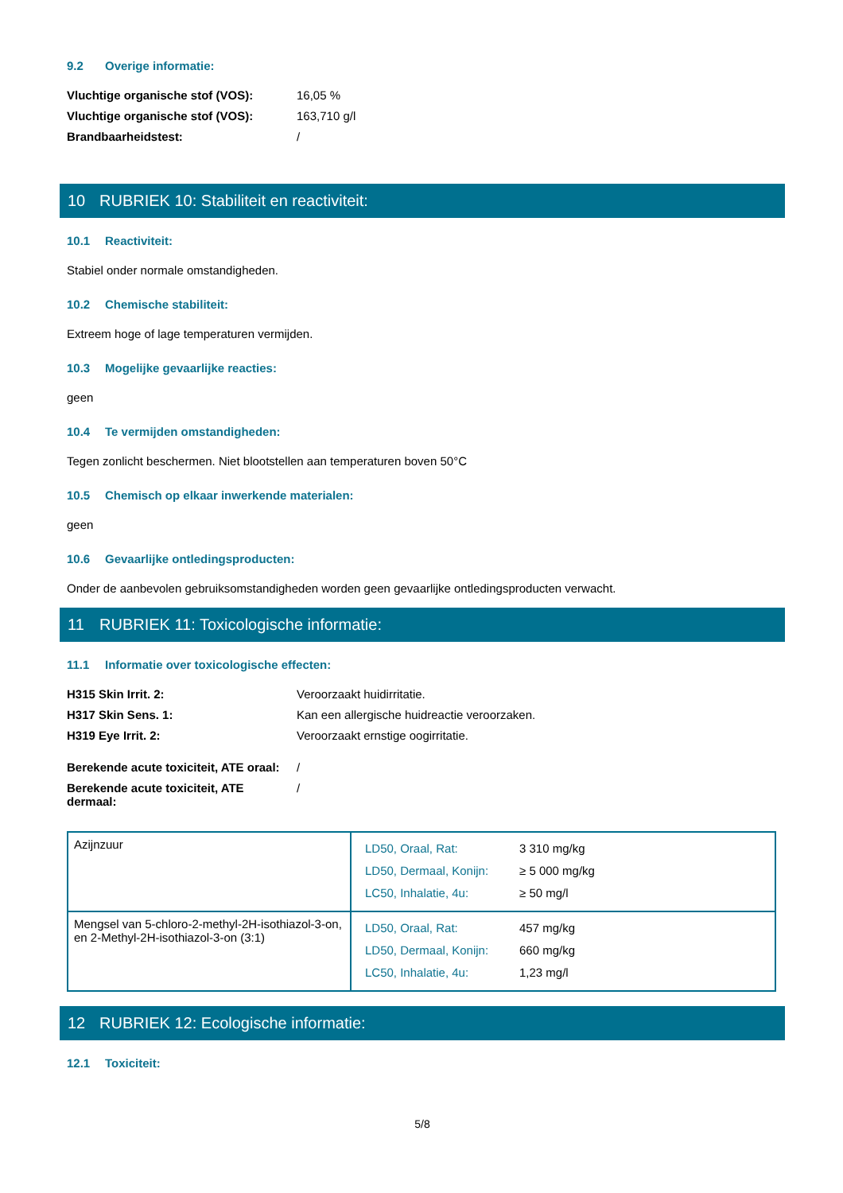9.2 Overige informatie:
| Vluchtige organische stof (VOS): | 16,05 % |
| Vluchtige organische stof (VOS): | 163,710 g/l |
| Brandbaarheidstest: | / |
10 RUBRIEK 10: Stabiliteit en reactiviteit:
10.1 Reactiviteit:
Stabiel onder normale omstandigheden.
10.2 Chemische stabiliteit:
Extreem hoge of lage temperaturen vermijden.
10.3 Mogelijke gevaarlijke reacties:
geen
10.4 Te vermijden omstandigheden:
Tegen zonlicht beschermen. Niet blootstellen aan temperaturen boven 50°C
10.5 Chemisch op elkaar inwerkende materialen:
geen
10.6 Gevaarlijke ontledingsproducten:
Onder de aanbevolen gebruiksomstandigheden worden geen gevaarlijke ontledingsproducten verwacht.
11 RUBRIEK 11: Toxicologische informatie:
11.1 Informatie over toxicologische effecten:
| H315 Skin Irrit. 2: | Veroorzaakt huidirritatie. |
| H317 Skin Sens. 1: | Kan een allergische huidreactie veroorzaken. |
| H319 Eye Irrit. 2: | Veroorzaakt ernstige oogirritatie. |
| Berekende acute toxiciteit, ATE oraal: | / |
| Berekende acute toxiciteit, ATE dermaal: | / |
| Azijnzuur | / LD50, Oraal, Rat: / 3 310 mg/kg / / LD50, Dermaal, Konijn: / ≥ 5 000 mg/kg / / LC50, Inhalatie, 4u: / ≥ 50 mg/l / |
| Mengsel van 5-chloro-2-methyl-2H-isothiazol-3-on, en 2-Methyl-2H-isothiazol-3-on (3:1) | / LD50, Oraal, Rat: / 457 mg/kg / / LD50, Dermaal, Konijn: / 660 mg/kg / / LC50, Inhalatie, 4u: / 1,23 mg/l / |
12 RUBRIEK 12: Ecologische informatie:
12.1 Toxiciteit:
5/8